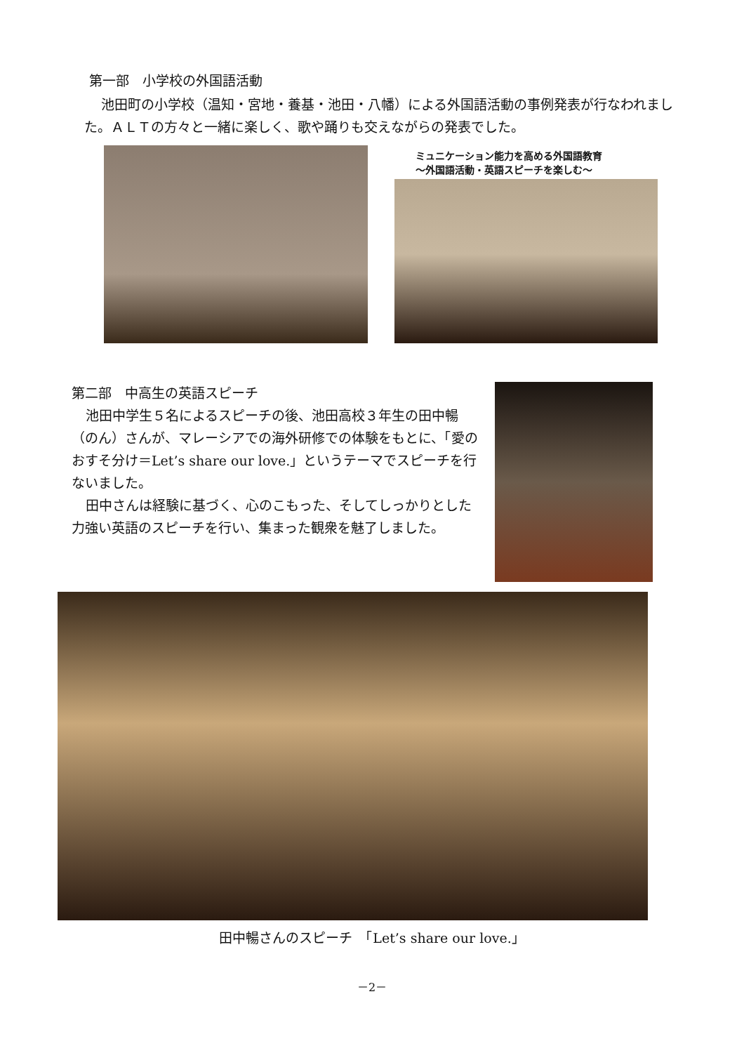第一部　小学校の外国語活動
池田町の小学校（温知・宮地・養基・池田・八幡）による外国語活動の事例発表が行なわれました。ＡＬＴの方々と一緒に楽しく、歌や踊りも交えながらの発表でした。
ミュニケーション能力を高める外国語教育
～外国語活動・英語スピーチを楽しむ～
第二部　中高生の英語スピーチ
池田中学生５名によるスピーチの後、池田高校３年生の田中暢（のん）さんが、マレーシアでの海外研修での体験をもとに、「愛のおすそ分け＝Let’s share our love.」というテーマでスピーチを行ないました。
田中さんは経験に基づく、心のこもった、そしてしっかりとした力強い英語のスピーチを行い、集まった観衆を魅了しました。
田中暢さんのスピーチ　「Let’s share our love.」
－2－